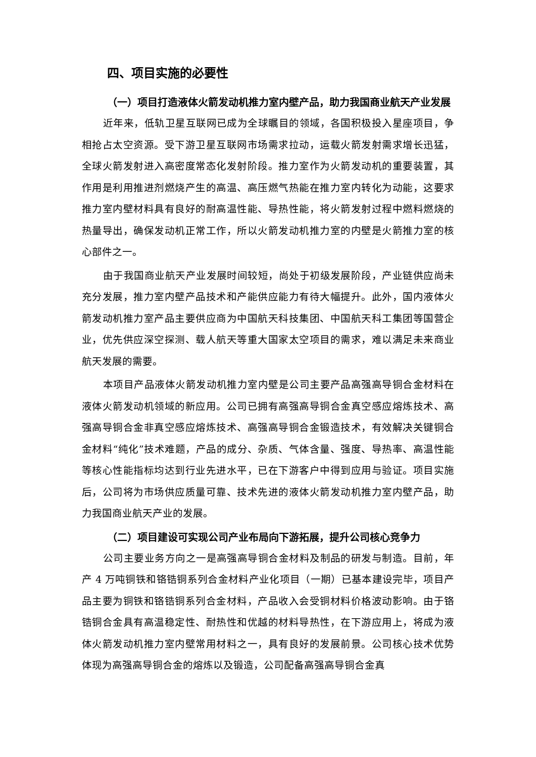四、项目实施的必要性
（一）项目打造液体火箭发动机推力室内壁产品，助力我国商业航天产业发展
近年来，低轨卫星互联网已成为全球瞩目的领域，各国积极投入星座项目，争相抢占太空资源。受下游卫星互联网市场需求拉动，运载火箭发射需求增长迅猛，全球火箭发射进入高密度常态化发射阶段。推力室作为火箭发动机的重要装置，其作用是利用推进剂燃烧产生的高温、高压燃气热能在推力室内转化为动能，这要求推力室内壁材料具有良好的耐高温性能、导热性能，将火箭发射过程中燃料燃烧的热量导出，确保发动机正常工作，所以火箭发动机推力室的内壁是火箭推力室的核心部件之一。
由于我国商业航天产业发展时间较短，尚处于初级发展阶段，产业链供应尚未充分发展，推力室内壁产品技术和产能供应能力有待大幅提升。此外，国内液体火箭发动机推力室产品主要供应商为中国航天科技集团、中国航天科工集团等国营企业，优先供应深空探测、载人航天等重大国家太空项目的需求，难以满足未来商业航天发展的需要。
本项目产品液体火箭发动机推力室内壁是公司主要产品高强高导铜合金材料在液体火箭发动机领域的新应用。公司已拥有高强高导铜合金真空感应熔炼技术、高强高导铜合金非真空感应熔炼技术、高强高导铜合金锻造技术，有效解决关键铜合金材料“纯化”技术难题，产品的成分、杂质、气体含量、强度、导热率、高温性能等核心性能指标均达到行业先进水平，已在下游客户中得到应用与验证。项目实施后，公司将为市场供应质量可靠、技术先进的液体火箭发动机推力室内壁产品，助力我国商业航天产业的发展。
（二）项目建设可实现公司产业布局向下游拓展，提升公司核心竞争力
公司主要业务方向之一是高强高导铜合金材料及制品的研发与制造。目前，年产 4 万吨铜铁和铬锆铜系列合金材料产业化项目（一期）已基本建设完毕，项目产品主要为铜铁和铬锆铜系列合金材料，产品收入会受铜材料价格波动影响。由于铬锆铜合金具有高温稳定性、耐热性和优越的材料导热性，在下游应用上，将成为液体火箭发动机推力室内壁常用材料之一，具有良好的发展前景。公司核心技术优势体现为高强高导铜合金的熔炼以及锻造，公司配备高强高导铜合金真